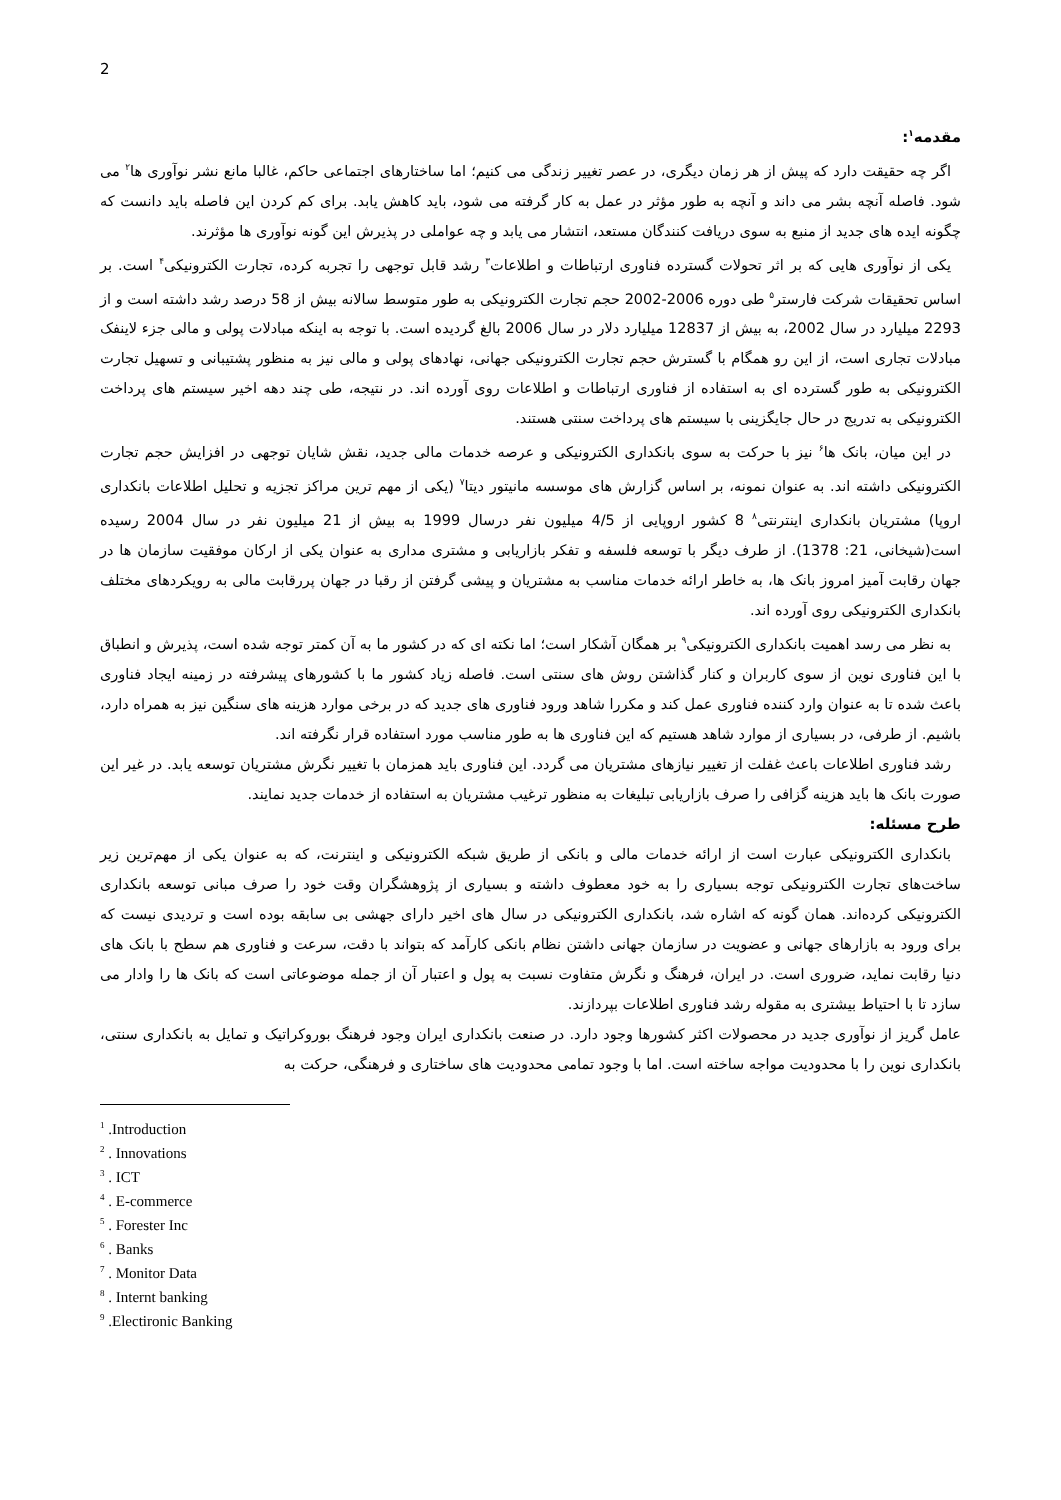2
مقدمه<sup>۱</sup>:
اگر چه حقیقت دارد که پیش از هر زمان دیگری، در عصر تغییر زندگی می کنیم؛ اما ساختارهای اجتماعی حاکم، غالبا مانع نشر نوآوری ها<sup>۲</sup> می شود. فاصله آنچه بشر می داند و آنچه به طور مؤثر در عمل به کار گرفته می شود، باید کاهش یابد. برای کم کردن این فاصله باید دانست که چگونه ایده های جدید از منبع به سوی دریافت کنندگان مستعد، انتشار می یابد و چه عواملی در پذیرش این گونه نوآوری ها مؤثرند.
یکی از نوآوری هایی که بر اثر تحولات گسترده فناوری ارتباطات و اطلاعات<sup>۳</sup> رشد قابل توجهی را تجربه کرده، تجارت الکترونیکی<sup>۴</sup> است. بر اساس تحقیقات شرکت فارستر<sup>۵</sup> طی دوره 2006-2002 حجم تجارت الکترونیکی به طور متوسط سالانه بیش از 58 درصد رشد داشته است و از 2293 میلیارد در سال 2002، به بیش از 12837 میلیارد دلار در سال 2006 بالغ گردیده است. با توجه به اینکه مبادلات پولی و مالی جزء لاینفک مبادلات تجاری است، از این رو همگام با گسترش حجم تجارت الکترونیکی جهانی، نهادهای پولی و مالی نیز به منظور پشتیبانی و تسهیل تجارت الکترونیکی به طور گسترده ای به استفاده از فناوری ارتباطات و اطلاعات روی آورده اند. در نتیجه، طی چند دهه اخیر سیستم های پرداخت الکترونیکی به تدریج در حال جایگزینی با سیستم های پرداخت سنتی هستند.
در این میان، بانک ها<sup>۶</sup> نیز با حرکت به سوی بانکداری الکترونیکی و عرصه خدمات مالی جدید، نقش شایان توجهی در افزایش حجم تجارت الکترونیکی داشته اند. به عنوان نمونه، بر اساس گزارش های موسسه مانیتور دیتا<sup>۷</sup> (یکی از مهم ترین مراکز تجزیه و تحلیل اطلاعات بانکداری اروپا) مشتریان بانکداری اینترنتی<sup>۸</sup> 8 کشور اروپایی از 4/5 میلیون نفر درسال 1999 به بیش از 21 میلیون نفر در سال 2004 رسیده است(شیخانی، 21: 1378). از طرف دیگر با توسعه فلسفه و تفکر بازاریابی و مشتری مداری به عنوان یکی از ارکان موفقیت سازمان ها در جهان رقابت آمیز امروز بانک ها، به خاطر ارائه خدمات مناسب به مشتریان و پیشی گرفتن از رقبا در جهان پررقابت مالی به رویکردهای مختلف بانکداری الکترونیکی روی آورده اند.
به نظر می رسد اهمیت بانکداری الکترونیکی<sup>۹</sup> بر همگان آشکار است؛ اما نکته ای که در کشور ما به آن کمتر توجه شده است، پذیرش و انطباق با این فناوری نوین از سوی کاربران و کنار گذاشتن روش های سنتی است. فاصله زیاد کشور ما با کشورهای پیشرفته در زمینه ایجاد فناوری باعث شده تا به عنوان وارد کننده فناوری عمل کند و مکررا شاهد ورود فناوری های جدید که در برخی موارد هزینه های سنگین نیز به همراه دارد، باشیم. از طرفی، در بسیاری از موارد شاهد هستیم که این فناوری ها به طور مناسب مورد استفاده قرار نگرفته اند.
رشد فناوری اطلاعات باعث غفلت از تغییر نیازهای مشتریان می گردد. این فناوری باید همزمان با تغییر نگرش مشتریان توسعه یابد. در غیر این صورت بانک ها باید هزینه گزافی را صرف بازاریابی تبلیغات به منظور ترغیب مشتریان به استفاده از خدمات جدید نمایند.
طرح مسئله:
بانکداری الکترونیکی عبارت است از ارائه خدمات مالی و بانکی از طریق شبکه الکترونیکی و اینترنت، که به عنوان یکی از مهم‌ترین زیر ساخت‌های تجارت الکترونیکی توجه بسیاری را به خود معطوف داشته و بسیاری از پژوهشگران وقت خود را صرف مبانی توسعه بانکداری الکترونیکی کرده‌اند. همان گونه که اشاره شد، بانکداری الکترونیکی در سال های اخیر دارای جهشی بی سابقه بوده است و تردیدی نیست که برای ورود به بازارهای جهانی و عضویت در سازمان جهانی داشتن نظام بانکی کارآمد که بتواند با دقت، سرعت و فناوری هم سطح با بانک های دنیا رقابت نماید، ضروری است. در ایران، فرهنگ و نگرش متفاوت نسبت به پول و اعتبار آن از جمله موضوعاتی است که بانک ها را وادار می سازد تا با احتیاط بیشتری به مقوله رشد فناوری اطلاعات بپردازند.
عامل گریز از نوآوری جدید در محصولات اکثر کشورها وجود دارد. در صنعت بانکداری ایران وجود فرهنگ بوروکراتیک و تمایل به بانکداری سنتی، بانکداری نوین را با محدودیت مواجه ساخته است. اما با وجود تمامی محدودیت های ساختاری و فرهنگی، حرکت به
<sup>1</sup> .Introduction
<sup>2</sup> . Innovations
<sup>3</sup> . ICT
<sup>4</sup> . E-commerce
<sup>5</sup> . Forester Inc
<sup>6</sup> . Banks
<sup>7</sup> . Monitor Data
<sup>8</sup> . Internt banking
<sup>9</sup> .Electironic Banking